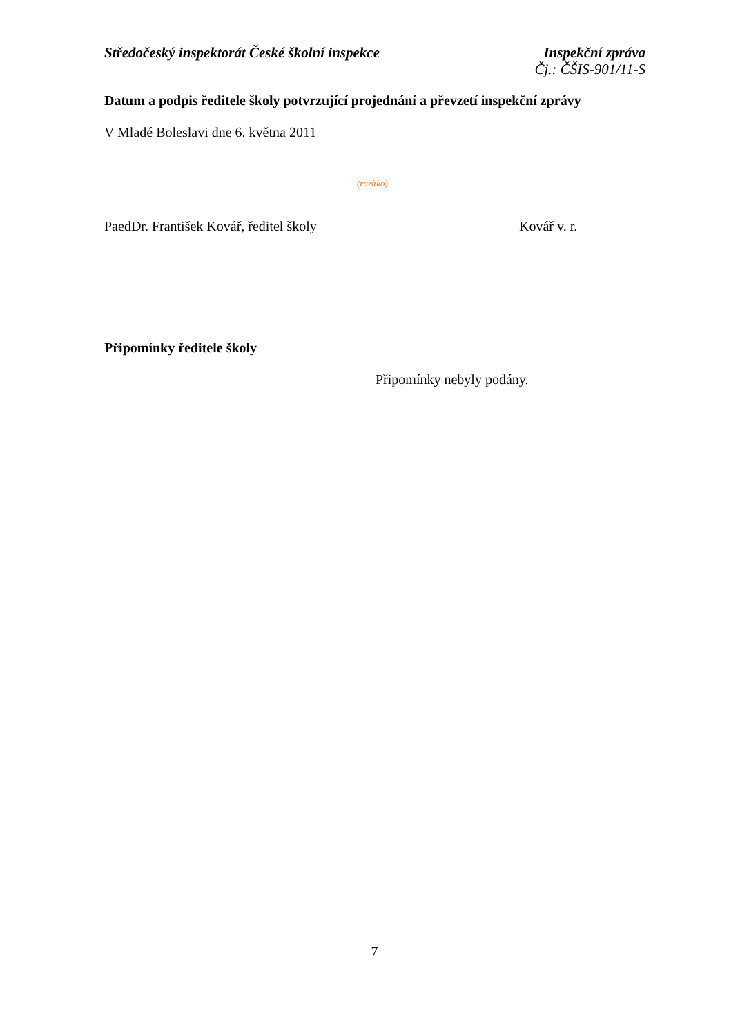Středočeský inspektorát České školní inspekce
Inspekční zpráva
Čj.: ČŠIS-901/11-S
Datum a podpis ředitele školy potvrzující projednání a převzetí inspekční zprávy
V Mladé Boleslavi dne 6. května 2011
(razítko)
PaedDr. František Kovář, ředitel školy Kovář v. r.
Připomínky ředitele školy
Připomínky nebyly podány.
7